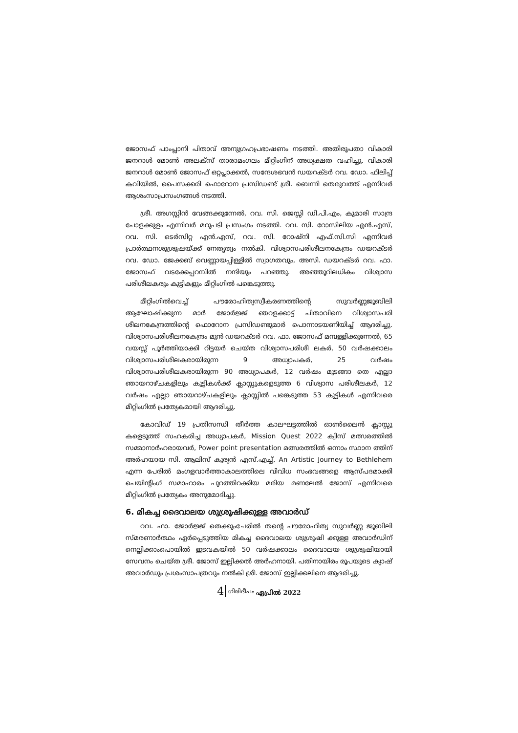ജോസഫ് പാംപ്ലാനി പിതാവ് അനുഗ്രഹപ്രഭാഷണം നടത്തി. അതിരൂപതാ വികാരി ജനറാൾ മോൺ അലക്സ് താരാമംഗലം മീറ്റിംഗിന് അധ്യക്ഷത വഹിച്ചു. വികാരി ജനറാൾ മോൺ ജോസഫ് ഒറ്റപ്ലാക്കൽ, സന്ദേശഭവൻ ഡയറക്ടർ റവ. ഡോ. ഫിലിപ്പ് കവിയിൽ, പൈസക്കരി ഫൊറോന പ്രസിഡണ്ട് ശ്രീ. ബെന്നി തെരുവത്ത് എന്നിവർ ആശംസാപ്രസംഗങ്ങൾ നടത്തി.
ശ്രീ. അഗസ്റ്റിൻ വേങ്ങക്കുന്നേൽ, റവ. സി. ജെസ്സി ഡി.പി.എം, കുമാരി സാന്ദ്ര പോളക്കുളം എന്നിവർ മറുപടി പ്രസംഗം നടത്തി. റവ. സി. റോസിലിയ എൻ.എസ്, റവ. സി. ടെർസിറ്റ എൻ.എസ്, റവ. സി. റോഷ്നി എഫ്.സി.സി എന്നിവർ പ്രാർത്ഥനശുശ്രൂഷയ്ക്ക് നേതൃത്വം നൽകി. വിശ്വാസപരിശീലനകേന്ദ്രം ഡയറക്ടർ റവ. ഡോ. ജേക്കബ് വെണ്ണായപ്പിള്ളിൽ സ്വാഗതവും, അസി. ഡയറക്ടർ റവ. ഫാ. ജോസഫ് വടക്കേപ്പറമ്പിൽ നന്ദിയും പറഞ്ഞു. അഞ്ഞൂറിലധികം വിശ്വാസ പരിശീലകരും കുട്ടികളും മീറ്റിംഗിൽ പങ്കെടുത്തു.
മീറ്റിംഗിൽവെച്ച് പൗരോഹിത്യസ്വീകരണത്തിന്റെ സുവർണ്ണജൂബിലി ആഘോഷിക്കുന്ന മാർ ജോർജ്ജ് ഞറളക്കാട്ട് പിതാവിനെ വിശ്വാസപരി ശീലനകേന്ദ്രത്തിന്റെ ഫൊറോന പ്രസിഡണ്ടുമാർ പൊന്നാടയണിയിച്ച് ആദരിച്ചു. വിശ്വാസപരിശീലനകേന്ദ്രം മുൻ ഡയറക്ടർ റവ. ഫാ. ജോസഫ് മമ്പള്ളിക്കുന്നേൽ, 65 വയസ്സ് പൂർത്തിയാക്കി റിട്ടയർ ചെയ്ത വിശ്വാസപരിശീ ലകർ, 50 വർഷക്കാലം വിശ്വാസപരിശീലകരായിരുന്ന 9 അധ്യാപകർ, 25 വർഷം വിശ്വാസപരിശീലകരായിരുന്ന 90 അധ്യാപകർ, 12 വർഷം മുടങ്ങാ തെ എല്ലാ ഞായറാഴ്ചകളിലും കുട്ടികൾക്ക് ക്ലാസ്സുകളെടുത്ത 6 വിശ്വാസ പരിശീലകർ, 12 വർഷം എല്ലാ ഞായറാഴ്ചകളിലും ക്ലാസ്സിൽ പങ്കെടുത്ത 53 കുട്ടികൾ എന്നിവരെ മീറ്റിംഗിൽ പ്രത്യേകമായി ആദരിച്ചു.
കോവിഡ് 19 പ്രതിസന്ധി തീർത്ത കാലഘട്ടത്തിൽ ഓൺലൈൻ ക്ലാസ്സു കളെടുത്ത് സഹകരിച്ച അധ്യാപകർ, Mission Quest 2022 ക്വിസ് മത്സരത്തിൽ സമ്മാനാർഹരായവർ, Power point presentation മത്സരത്തിൽ ഒന്നാം സ്ഥാന ത്തിന് അർഹയായ സി. ആലിസ് കുര്യൻ എസ്.എച്ച്, An Artistic Journey to Bethlehem എന്ന പേരിൽ മംഗളവാർത്താകാലത്തിലെ വിവിധ സംഭവങ്ങളെ ആസ്പദമാക്കി പെയിന്റിംഗ് സമാഹാരം പുറത്തിറക്കിയ മരിയ മണലേൽ ജോസ് എന്നിവരെ മീറ്റിംഗിൽ പ്രത്യേകം അനുമോദിച്ചു.
6. മികച്ച ദൈവാലയ ശുശ്രൂഷിക്കുള്ള അവാർഡ്
റവ. ഫാ. ജോർജ്ജ് തെക്കുംചേരിൽ തന്റെ പൗരോഹിത്യ സുവർണ്ണ ജൂബിലി സ്മരണാർത്ഥം ഏർപ്പെടുത്തിയ മികച്ച ദൈവാലയ ശുശ്രൂഷി ക്കുള്ള അവാർഡിന് നെല്ലിക്കാംപൊയിൽ ഇടവകയിൽ 50 വർഷക്കാലം ദൈവാലയ ശുശ്രൂഷിയായി സേവനം ചെയ്ത ശ്രീ. ജോസ് ഇല്ലിക്കൽ അർഹനായി. പതിനായിരം രൂപയുടെ ക്യാഷ് അവാർഡും പ്രശംസാപത്രവും നൽകി ശ്രീ. ജോസ് ഇല്ലിക്കലിനെ ആദരിച്ചു.
4 ഗിരിദീപം ഏപ്രിൽ 2022